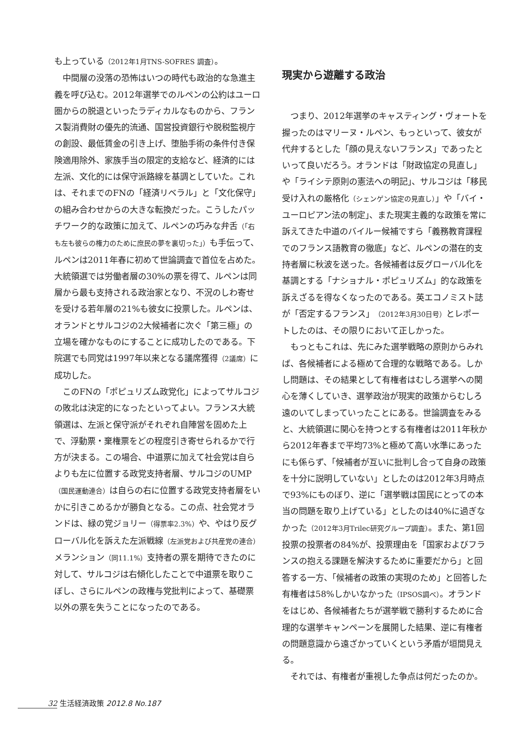も上っている（2012年1月TNS-SOFRES 調査）。
中間層の没落の恐怖はいつの時代も政治的な急進主義を呼び込む。2012年選挙でのルペンの公約はユーロ圏からの脱退といったラディカルなものから、フランス製消費財の優先的流通、国営投資銀行や脱税監視庁の創設、最低賃金の引き上げ、堕胎手術の条件付き保険適用除外、家族手当の限定的支給など、経済的には左派、文化的には保守派路線を基調としていた。これは、それまでのFNの「経済リベラル」と「文化保守」の組み合わせからの大きな転換だった。こうしたパッチワーク的な政策に加えて、ルペンの巧みな弁舌（「右も左も彼らの権力のために庶民の夢を裏切った」）も手伝って、ルペンは2011年春に初めて世論調査で首位を占めた。大統領選では労働者層の30%の票を得て、ルペンは同層から最も支持される政治家となり、不況のしわ寄せを受ける若年層の21%も彼女に投票した。ルペンは、オランドとサルコジの2大候補者に次ぐ「第三極」の立場を確かなものにすることに成功したのである。下院選でも同党は1997年以来となる議席獲得（2議席）に成功した。
このFNの「ポピュリズム政党化」によってサルコジの敗北は決定的になったといってよい。フランス大統領選は、左派と保守派がそれぞれ自陣営を固めた上で、浮動票・棄権票をどの程度引き寄せられるかで行方が決まる。この場合、中道票に加えて社会党は自らよりも左に位置する政党支持者層、サルコジのUMP（国民運動連合）は自らの右に位置する政党支持者層をいかに引きこめるかが勝負となる。この点、社会党オランドは、緑の党ジョリー（得票率2.3%）や、やはり反グローバル化を訴えた左派戦線（左派党および共産党の連合）メランション（同11.1%）支持者の票を期待できたのに対して、サルコジは右傾化したことで中道票を取りこぼし、さらにルペンの政権与党批判によって、基礎票以外の票を失うことになったのである。
現実から遊離する政治
つまり、2012年選挙のキャスティング・ヴォートを握ったのはマリーヌ・ルペン、もっといって、彼女が代弁するとした「顔の見えないフランス」であったといって良いだろう。オランドは「財政協定の見直し」や「ライシテ原則の憲法への明記」、サルコジは「移民受け入れの厳格化（シェンゲン協定の見直し）」や「バイ・ユーロピアン法の制定」、また現実主義的な政策を常に訴えてきた中道のバイルー候補ですら「義務教育課程でのフランス語教育の徹底」など、ルペンの潜在的支持者層に秋波を送った。各候補者は反グローバル化を基調とする「ナショナル・ポピュリズム」的な政策を訴えざるを得なくなったのである。英エコノミスト誌が「否定するフランス」（2012年3月30日号）とレポートしたのは、その限りにおいて正しかった。
もっともこれは、先にみた選挙戦略の原則からみれば、各候補者による極めて合理的な戦略である。しかし問題は、その結果として有権者はむしろ選挙への関心を薄くしていき、選挙政治が現実的政策からむしろ遠のいてしまっていったことにある。世論調査をみると、大統領選に関心を持つとする有権者は2011年秋から2012年春まで平均73%と極めて高い水準にあったにも係らず、「候補者が互いに批判し合って自身の政策を十分に説明していない」としたのは2012年3月時点で93%にものぼり、逆に「選挙戦は国民にとっての本当の問題を取り上げている」としたのは40%に過ぎなかった（2012年3月Trilec研究グループ調査）。また、第1回投票の投票者の84%が、投票理由を「国家およびフランスの抱える課題を解決するために重要だから」と回答する一方、「候補者の政策の実現のため」と回答した有権者は58%しかいなかった（IPSOS調べ）。オランドをはじめ、各候補者たちが選挙戦で勝利するために合理的な選挙キャンペーンを展開した結果、逆に有権者の問題意識から遠ざかっていくという矛盾が垣間見える。
それでは、有権者が重視した争点は何だったのか。
32 生活経済政策 2012.8 No.187